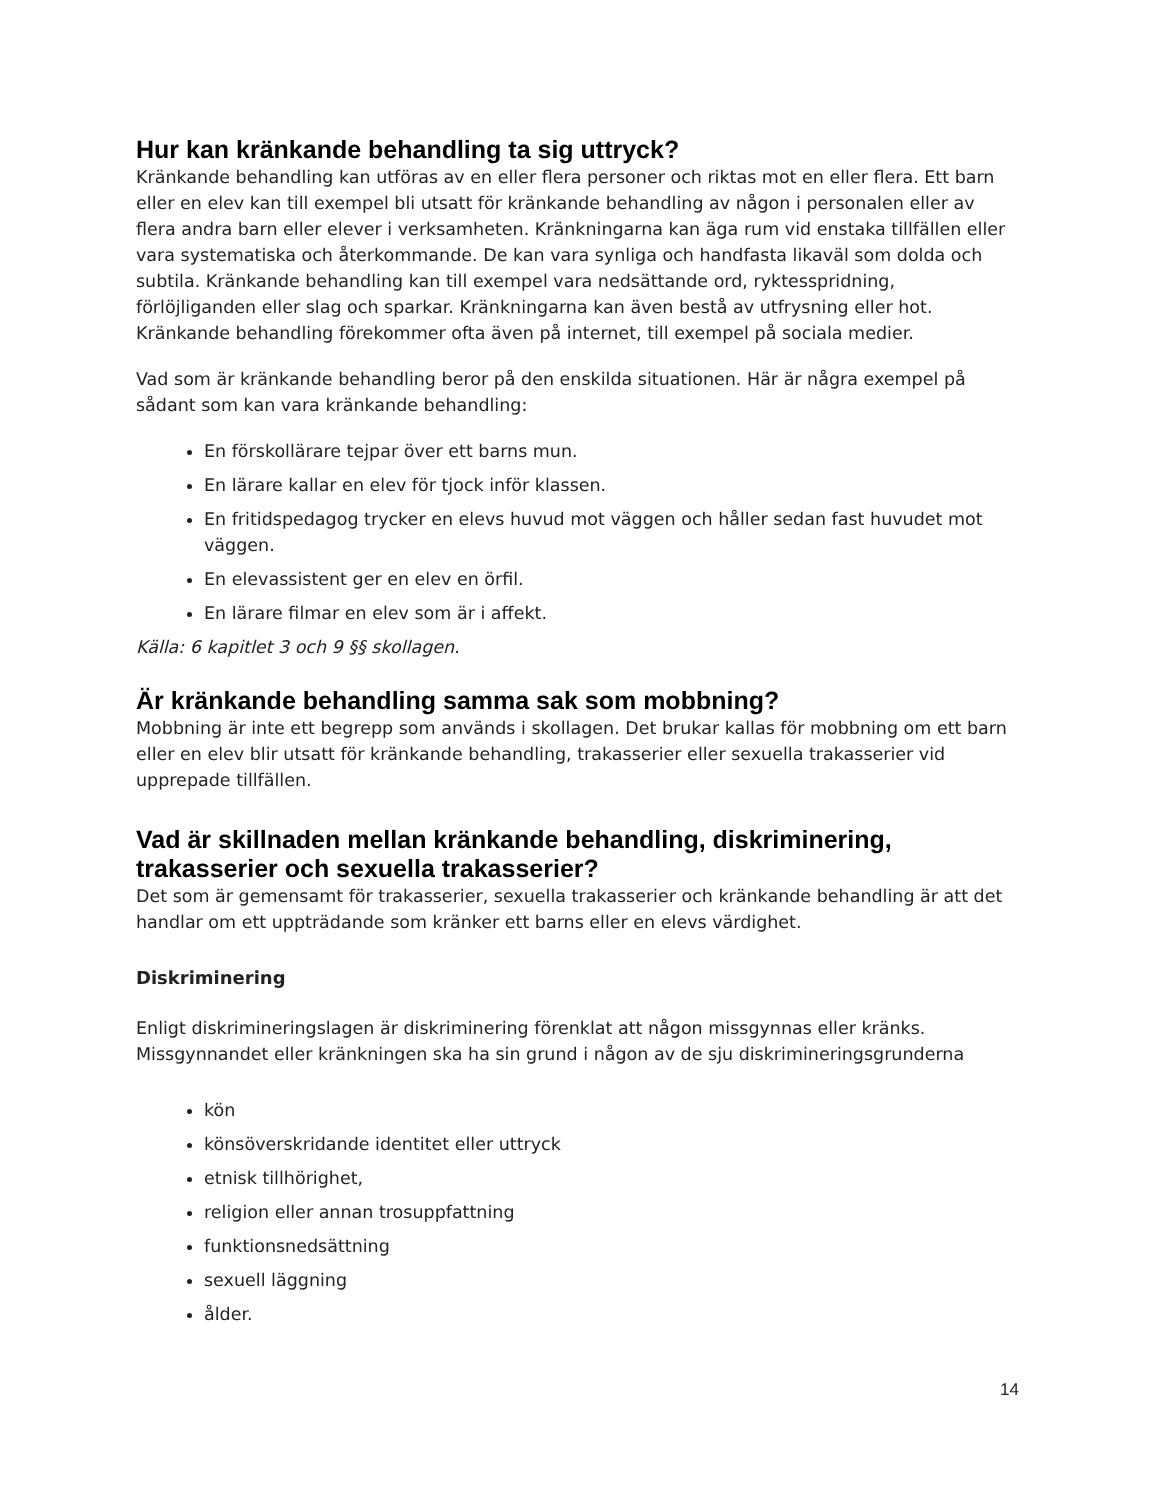Hur kan kränkande behandling ta sig uttryck?
Kränkande behandling kan utföras av en eller flera personer och riktas mot en eller flera. Ett barn eller en elev kan till exempel bli utsatt för kränkande behandling av någon i personalen eller av flera andra barn eller elever i verksamheten. Kränkningarna kan äga rum vid enstaka tillfällen eller vara systematiska och återkommande. De kan vara synliga och handfasta likaväl som dolda och subtila. Kränkande behandling kan till exempel vara nedsättande ord, ryktesspridning, förlöjliganden eller slag och sparkar. Kränkningarna kan även bestå av utfrysning eller hot. Kränkande behandling förekommer ofta även på internet, till exempel på sociala medier.
Vad som är kränkande behandling beror på den enskilda situationen. Här är några exempel på sådant som kan vara kränkande behandling:
En förskollärare tejpar över ett barns mun.
En lärare kallar en elev för tjock inför klassen.
En fritidspedagog trycker en elevs huvud mot väggen och håller sedan fast huvudet mot väggen.
En elevassistent ger en elev en örfil.
En lärare filmar en elev som är i affekt.
Källa: 6 kapitlet 3 och 9 §§ skollagen.
Är kränkande behandling samma sak som mobbning?
Mobbning är inte ett begrepp som används i skollagen. Det brukar kallas för mobbning om ett barn eller en elev blir utsatt för kränkande behandling, trakasserier eller sexuella trakasserier vid upprepade tillfällen.
Vad är skillnaden mellan kränkande behandling, diskriminering, trakasserier och sexuella trakasserier?
Det som är gemensamt för trakasserier, sexuella trakasserier och kränkande behandling är att det handlar om ett uppträdande som kränker ett barns eller en elevs värdighet.
Diskriminering
Enligt diskrimineringslagen är diskriminering förenklat att någon missgynnas eller kränks. Missgynnandet eller kränkningen ska ha sin grund i någon av de sju diskrimineringsgrunderna
kön
könsöverskridande identitet eller uttryck
etnisk tillhörighet,
religion eller annan trosuppfattning
funktionsnedsättning
sexuell läggning
ålder.
14